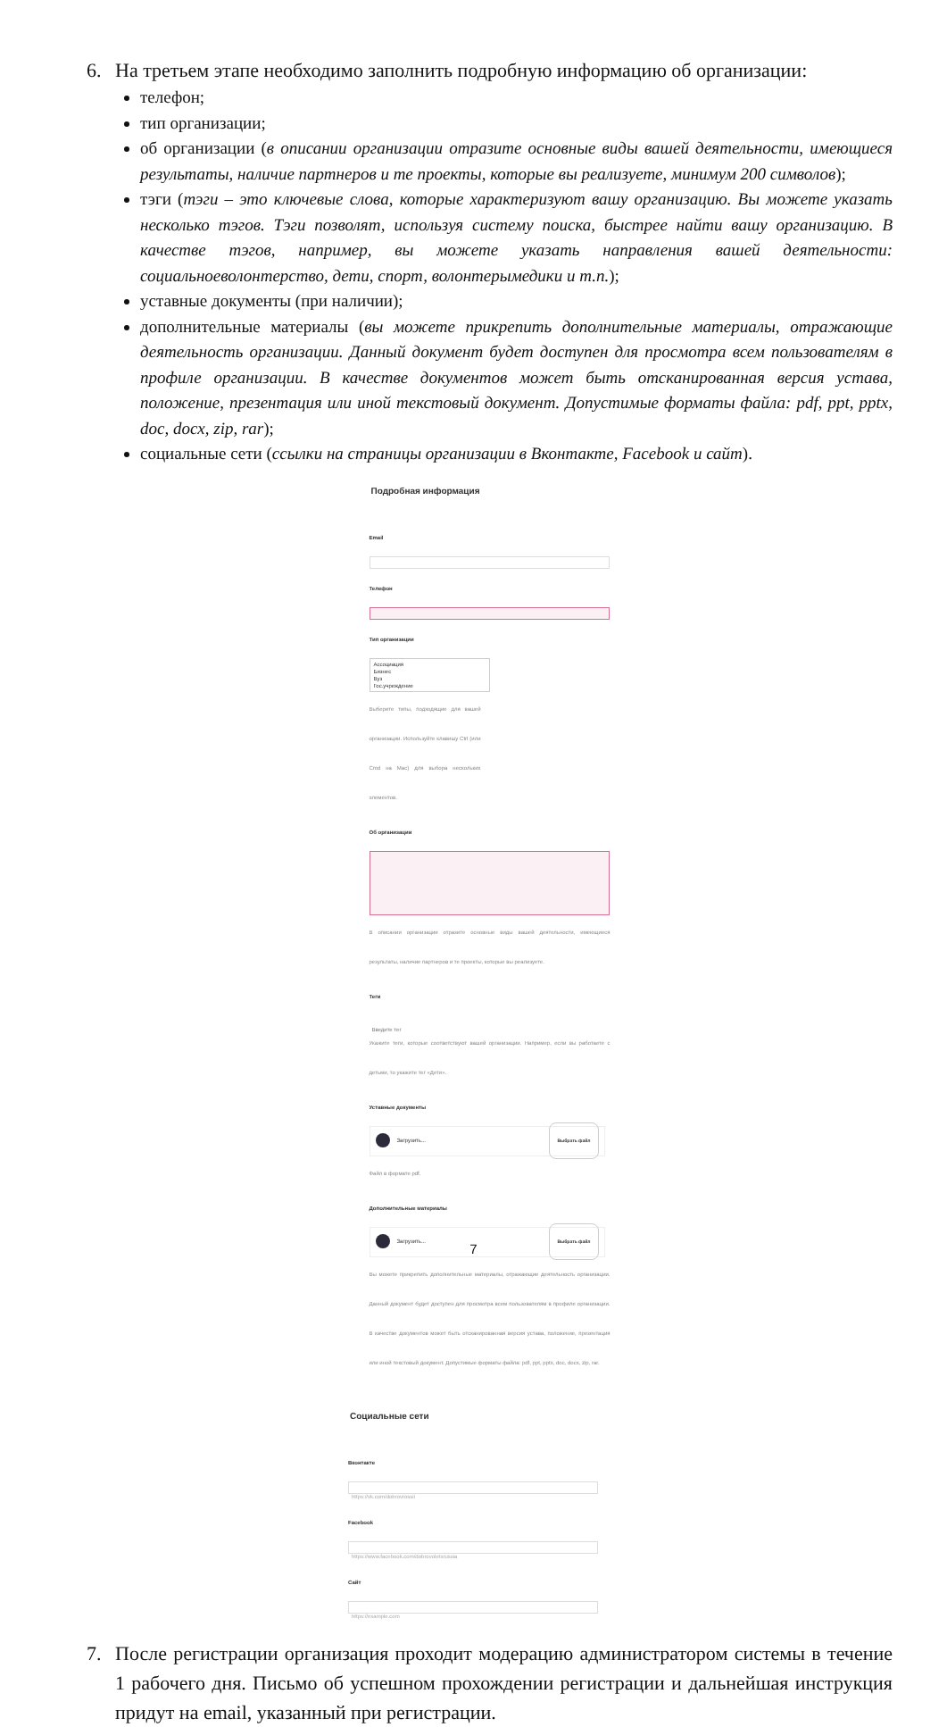6. На третьем этапе необходимо заполнить подробную информацию об организации:
телефон;
тип организации;
об организации (в описании организации отразите основные виды вашей деятельности, имеющиеся результаты, наличие партнеров и те проекты, которые вы реализуете, минимум 200 символов);
тэги (тэги – это ключевые слова, которые характеризуют вашу организацию. Вы можете указать несколько тэгов. Тэги позволят, используя систему поиска, быстрее найти вашу организацию. В качестве тэгов, например, вы можете указать направления вашей деятельности: социальноеволонтерство, дети, спорт, волонтерымедики и т.п.);
уставные документы (при наличии);
дополнительные материалы (вы можете прикрепить дополнительные материалы, отражающие деятельность организации. Данный документ будет доступен для просмотра всем пользователям в профиле организации. В качестве документов может быть отсканированная версия устава, положение, презентация или иной текстовый документ. Допустимые форматы файла: pdf, ppt, pptx, doc, docx, zip, rar);
социальные сети (ссылки на страницы организации в Вконтакте, Facebook и сайт).
Подробная информация
Email
Телефон
Тип организации
Ассоциация
Бизнес
Вуз
Гос.учреждение
Выберите типы, подходящие для вашей организации. Используйте клавишу Ctrl (или Cmd на Mac) для выбора нескольких элементов.
Об организации
В описании организации отразите основные виды вашей деятельности, имеющиеся результаты, наличие партнеров и те проекты, которые вы реализуете.
Теги
Введите тег
Укажите теги, которые соответствуют вашей организации. Например, если вы работаете с детьми, то укажите тег «Дети».
Уставные документы
Загрузить... Выбрать файл
Файл в формате pdf.
Дополнительные материалы
Загрузить... Выбрать файл
Вы можете прикрепить дополнительные материалы, отражающие деятельность организации. Данный документ будет доступен для просмотра всем пользователям в профиле организации. В качестве документов может быть отсканированная версия устава, положение, презентация или иной текстовый документ. Допустимые форматы файла: pdf, ppt, pptx, doc, docx, zip, rar.
Социальные сети
Вконтакте
https://vk.com/dobrovrossii
Facebook
https://www.facebook.com/dobrovoletsrussia
Сайт
https://example.com
7. После регистрации организация проходит модерацию администратором системы в течение 1 рабочего дня. Письмо об успешном прохождении регистрации и дальнейшая инструкция придут на email, указанный при регистрации.
7